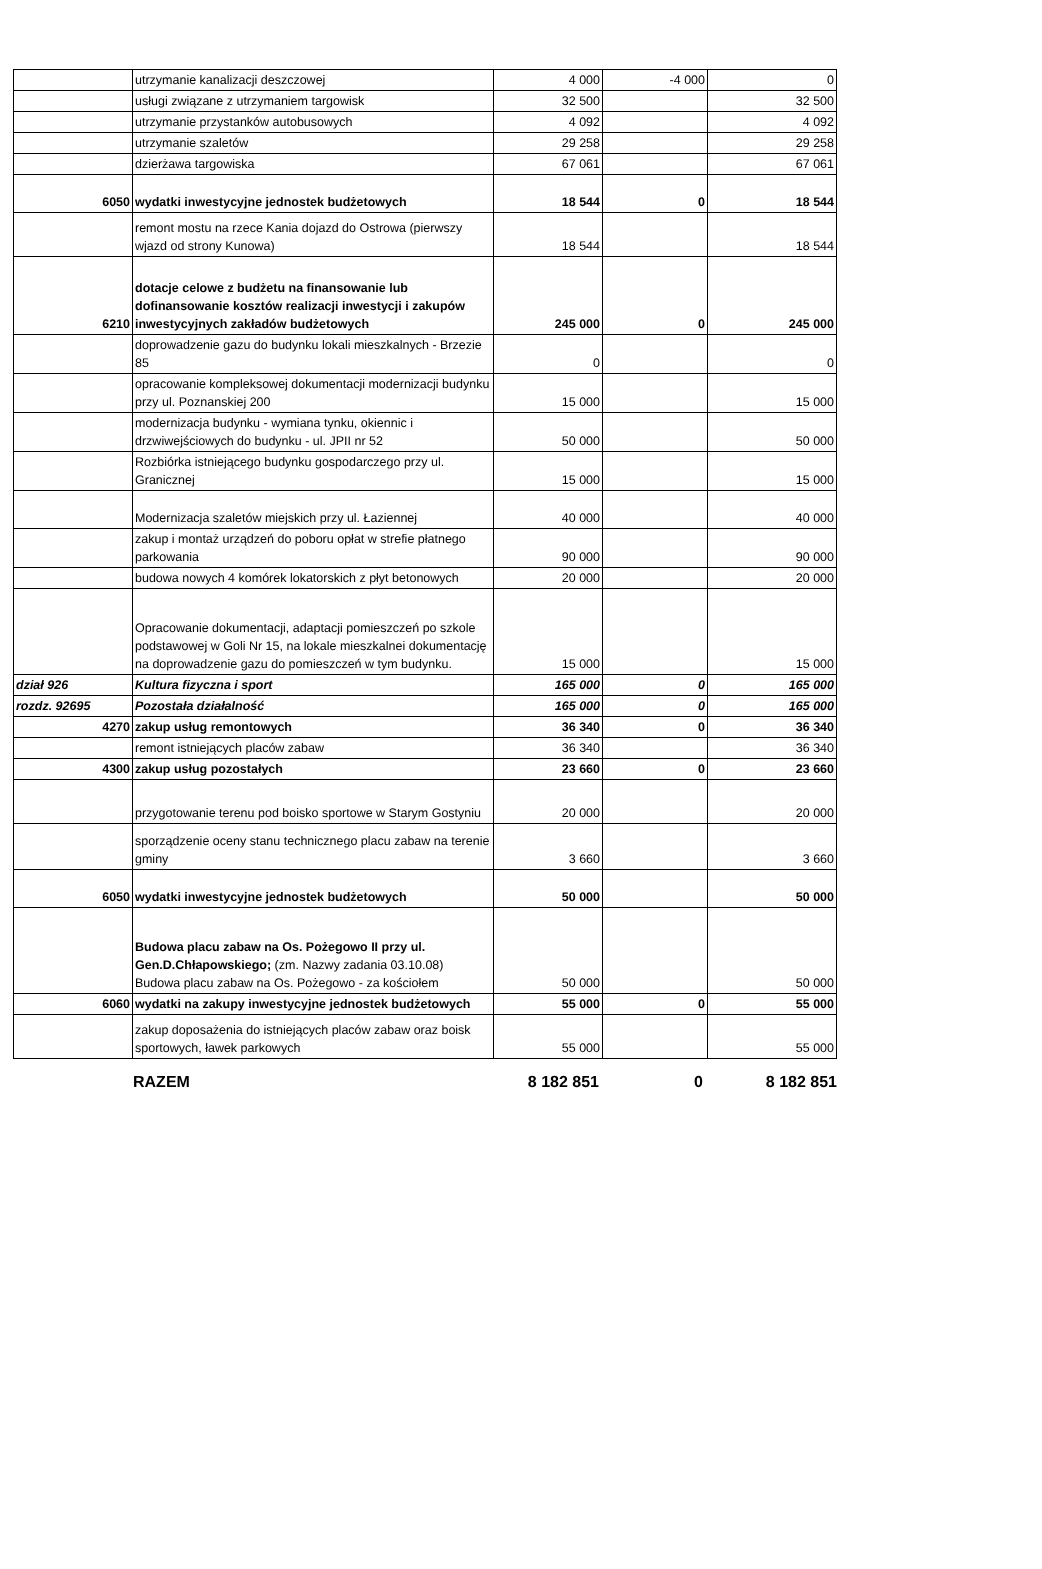| | utrzymanie kanalizacji deszczowej | 4 000 | -4 000 | 0 |
| | usługi związane z utrzymaniem targowisk | 32 500 | | 32 500 |
| | utrzymanie przystanków autobusowych | 4 092 | | 4 092 |
| | utrzymanie szaletów | 29 258 | | 29 258 |
| | dzierżawa targowiska | 67 061 | | 67 061 |
| 6050 | wydatki inwestycyjne jednostek budżetowych | 18 544 | 0 | 18 544 |
| | remont mostu na rzece Kania dojazd do Ostrowa (pierwszy wjazd od strony Kunowa) | 18 544 | | 18 544 |
| 6210 | dotacje celowe z budżetu na finansowanie lub dofinansowanie kosztów realizacji inwestycji i zakupów inwestycyjnych zakładów budżetowych | 245 000 | 0 | 245 000 |
| | doprowadzenie gazu do budynku lokali mieszkalnych - Brzezie 85 | 0 | | 0 |
| | opracowanie kompleksowej dokumentacji modernizacji budynku przy ul. Poznanskiej 200 | 15 000 | | 15 000 |
| | modernizacja budynku - wymiana tynku, okiennic i drzwiwejściowych do budynku - ul. JPII nr 52 | 50 000 | | 50 000 |
| | Rozbiórka istniejącego budynku gospodarczego przy ul. Granicznej | 15 000 | | 15 000 |
| | Modernizacja szaletów miejskich przy ul. Łaziennej | 40 000 | | 40 000 |
| | zakup i montaż urządzeń do poboru opłat w strefie płatnego parkowania | 90 000 | | 90 000 |
| | budowa nowych 4 komórek lokatorskich z płyt betonowych | 20 000 | | 20 000 |
| | Opracowanie dokumentacji, adaptacji pomieszczeń po szkole podstawowej w Goli Nr 15, na lokale mieszkalnei dokumentację na doprowadzenie gazu do pomieszczeń w tym budynku. | 15 000 | | 15 000 |
| dział 926 | Kultura fizyczna i sport | 165 000 | 0 | 165 000 |
| rozdz. 92695 | Pozostała działalność | 165 000 | 0 | 165 000 |
| 4270 | zakup usług remontowych | 36 340 | 0 | 36 340 |
| | remont istniejących placów zabaw | 36 340 | | 36 340 |
| 4300 | zakup usług pozostałych | 23 660 | 0 | 23 660 |
| | przygotowanie terenu pod boisko sportowe w Starym Gostyniu | 20 000 | | 20 000 |
| | sporządzenie oceny stanu technicznego placu zabaw na terenie gminy | 3 660 | | 3 660 |
| 6050 | wydatki inwestycyjne jednostek budżetowych | 50 000 | | 50 000 |
| | Budowa placu zabaw na Os. Pożegowo II przy ul. Gen.D.Chłapowskiego; (zm. Nazwy zadania 03.10.08) Budowa placu zabaw na Os. Pożegowo - za kościołem | 50 000 | | 50 000 |
| 6060 | wydatki na zakupy inwestycyjne jednostek budżetowych | 55 000 | 0 | 55 000 |
| | zakup doposażenia do istniejących placów zabaw oraz boisk sportowych, ławek parkowych | 55 000 | | 55 000 |
RAZEM 8 182 851 0 8 182 851